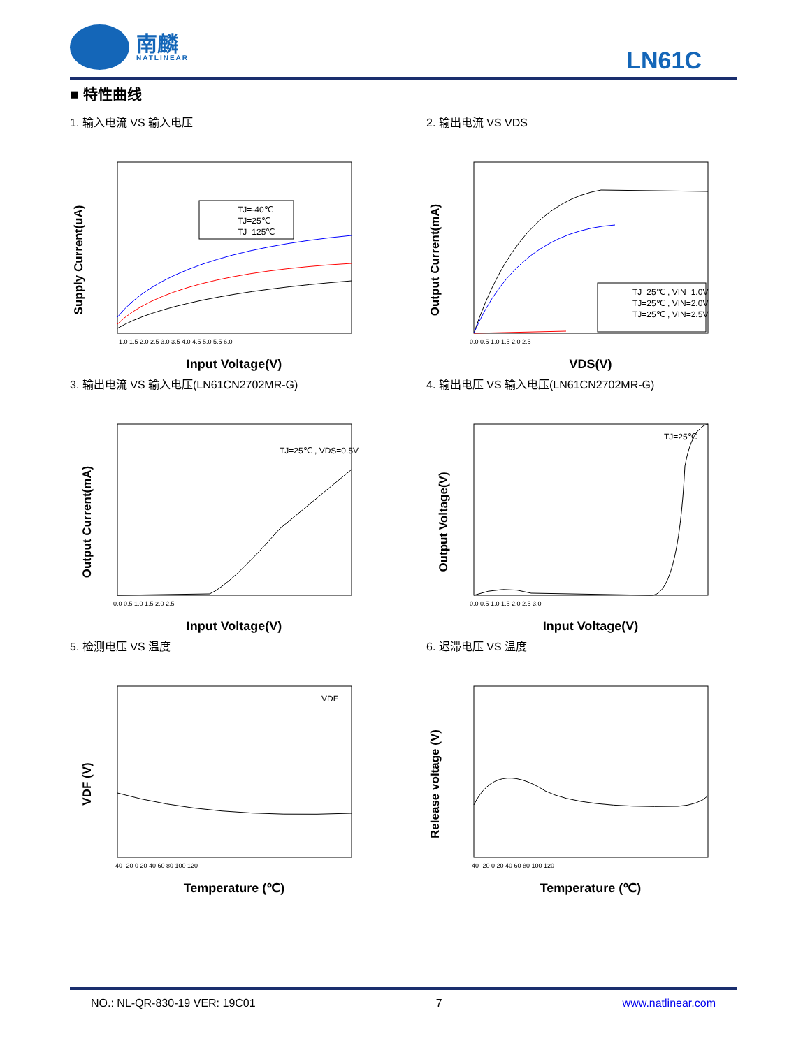南麟
NATLINEAR
LN61C
■ 特性曲线
1. 输入电流 VS 输入电压
Supply Current(uA)
Input Voltage(V)
1.0 1.5 2.0 2.5 3.0 3.5 4.0 4.5 5.0 5.5 6.0
TJ=-40℃
TJ=25℃
TJ=125℃
2. 输出电流 VS VDS
Output Current(mA)
VDS(V)
0.0 0.5 1.0 1.5 2.0 2.5
TJ=25℃ , VIN=1.0V
TJ=25℃ , VIN=2.0V
TJ=25℃ , VIN=2.5V
3. 输出电流 VS 输入电压(LN61CN2702MR-G)
Output Current(mA)
Input Voltage(V)
0.0 0.5 1.0 1.5 2.0 2.5
TJ=25℃ , VDS=0.5V
4. 输出电压 VS 输入电压(LN61CN2702MR-G)
Output Voltage(V)
Input Voltage(V)
0.0 0.5 1.0 1.5 2.0 2.5 3.0
TJ=25℃
5. 检测电压 VS 温度
VDF (V)
Temperature (℃)
-40 -20 0 20 40 60 80 100 120
VDF
6. 迟滞电压 VS 温度
Release voltage (V)
Temperature (℃)
-40 -20 0 20 40 60 80 100 120
NO.: NL-QR-830-19 VER: 19C01 7 www.natlinear.com